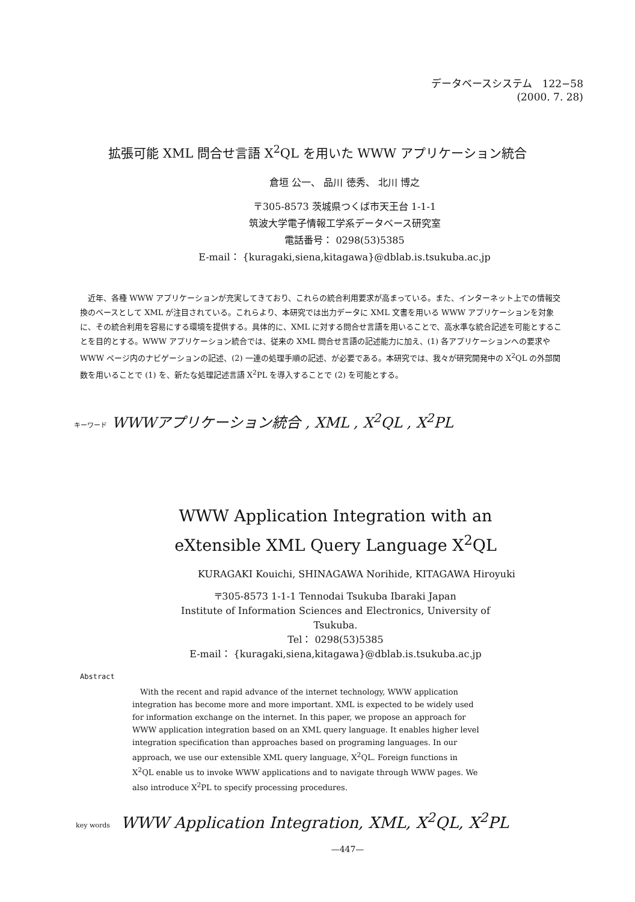データベースシステム　122−58
(2000. 7. 28)
拡張可能 XML 問合せ言語 X<sup>2</sup>QL を用いた WWW アプリケーション統合
倉垣 公一、 品川 徳秀、 北川 博之
〒305-8573 茨城県つくば市天王台 1-1-1
筑波大学電子情報工学系データベース研究室
電話番号： 0298(53)5385
E-mail： {kuragaki,siena,kitagawa}@dblab.is.tsukuba.ac.jp
　近年、各種 WWW アプリケーションが充実してきており、これらの統合利用要求が高まっている。また、インターネット上での情報交換のベースとして XML が注目されている。これらより、本研究では出力データに XML 文書を用いる WWW アプリケーションを対象に、その統合利用を容易にする環境を提供する。具体的に、XML に対する問合せ言語を用いることで、高水準な統合記述を可能とすることを目的とする。WWW アプリケーション統合では、従来の XML 問合せ言語の記述能力に加え、(1) 各アプリケーションへの要求や WWW ページ内のナビゲーションの記述、(2) 一連の処理手順の記述、が必要である。本研究では、我々が研究開発中の X<sup>2</sup>QL の外部関数を用いることで (1) を、新たな処理記述言語 X<sup>2</sup>PL を導入することで (2) を可能とする。
キーワード WWWアプリケーション統合 , XML , X<sup>2</sup>QL , X<sup>2</sup>PL
WWW Application Integration with an
eXtensible XML Query Language X<sup>2</sup>QL
KURAGAKI Kouichi, SHINAGAWA Norihide, KITAGAWA Hiroyuki
〒305-8573 1-1-1 Tennodai Tsukuba Ibaraki Japan
Institute of Information Sciences and Electronics, University of
Tsukuba.
Tel： 0298(53)5385
E-mail： {kuragaki,siena,kitagawa}@dblab.is.tsukuba.ac.jp
Abstract
　With the recent and rapid advance of the internet technology, WWW application integration has become more and more important. XML is expected to be widely used for information exchange on the internet. In this paper, we propose an approach for WWW application integration based on an XML query language. It enables higher level integration specification than approaches based on programing languages. In our approach, we use our extensible XML query language, X<sup>2</sup>QL. Foreign functions in X<sup>2</sup>QL enable us to invoke WWW applications and to navigate through WWW pages. We also introduce X<sup>2</sup>PL to specify processing procedures.
key words WWW Application Integration, XML, X<sup>2</sup>QL, X<sup>2</sup>PL
—447—